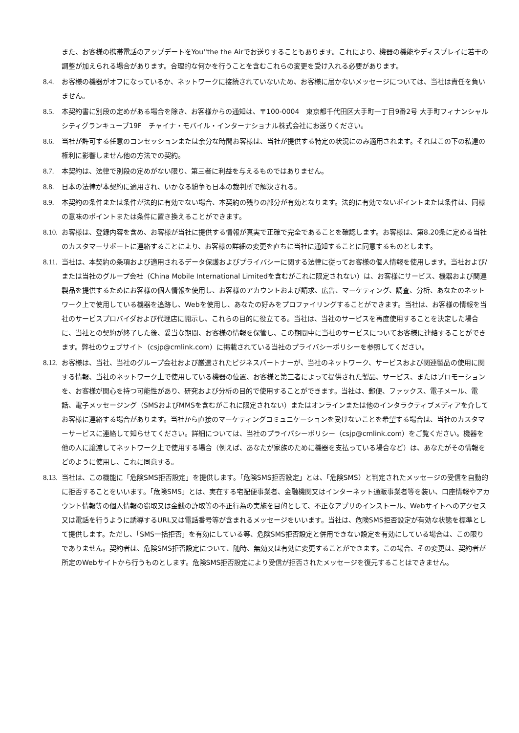また、お客様の携帯電話のアップデートをYou''the the Airでお送りすることもあります。これにより、機器の機能やディスプレイに若干の調整が加えられる場合があります。合理的な何かを行うことを含むこれらの変更を受け入れる必要があります。
8.4. お客様の機器がオフになっているか、ネットワークに接続されていないため、お客様に届かないメッセージについては、当社は責任を負いません。
8.5. 本契約書に別段の定めがある場合を除き、お客様からの通知は、〒100-0004　東京都千代田区大手町一丁目9番2号 大手町フィナンシャルシティグランキューブ19F　チャイナ・モバイル・インターナショナル株式会社にお送りください。
8.6. 当社が許可する任意のコンセッションまたは余分な時間お客様は、当社が提供する特定の状況にのみ適用されます。それはこの下の私達の権利に影響しません他の方法での契約。
8.7. 本契約は、法律で別段の定めがない限り、第三者に利益を与えるものではありません。
8.8. 日本の法律が本契約に適用され、いかなる紛争も日本の裁判所で解決される。
8.9. 本契約の条件または条件が法的に有効でない場合、本契約の残りの部分が有効となります。法的に有効でないポイントまたは条件は、同様の意味のポイントまたは条件に置き換えることができます。
8.10.
お客様は、登録内容を含め、お客様が当社に提供する情報が真実で正確で完全であることを確認します。お客様は、第8.20条に定める当社のカスタマーサポートに連絡することにより、お客様の詳細の変更を直ちに当社に通知することに同意するものとします。
8.11.
当社は、本契約の条項および適用されるデータ保護およびプライバシーに関する法律に従ってお客様の個人情報を使用します。当社および/または当社のグループ会社（China Mobile International Limitedを含むがこれに限定されない）は、お客様にサービス、機器および関連製品を提供するためにお客様の個人情報を使用し、お客様のアカウントおよび請求、広告、マーケティング、調査、分析、あなたのネットワーク上で使用している機器を追跡し、Webを使用し、あなたの好みをプロファイリングすることができます。当社は、お客様の情報を当社のサービスプロバイダおよび代理店に開示し、これらの目的に役立てる。当社は、当社のサービスを再度使用することを決定した場合に、当社との契約が終了した後、妥当な期間、お客様の情報を保管し、この期間中に当社のサービスについてお客様に連絡することができます。弊社のウェブサイト（csjp@cmlink.com）に掲載されている当社のプライバシーポリシーを参照してください。
8.12.
お客様は、当社、当社のグループ会社および厳選されたビジネスパートナーが、当社のネットワーク、サービスおよび関連製品の使用に関する情報、当社のネットワーク上で使用している機器の位置、お客様と第三者によって提供された製品、サービス、またはプロモーションを、お客様が関心を持つ可能性があり、研究および分析の目的で使用することができます。当社は、郵便、ファックス、電子メール、電話、電子メッセージング（SMSおよびMMSを含むがこれに限定されない）またはオンラインまたは他のインタラクティブメディアを介してお客様に連絡する場合があります。当社から直接のマーケティングコミュニケーションを受けないことを希望する場合は、当社のカスタマーサービスに連絡して知らせてください。詳細については、当社のプライバシーポリシー（csjp@cmlink.com）をご覧ください。機器を他の人に譲渡してネットワーク上で使用する場合（例えば、あなたが家族のために機器を支払っている場合など）は、あなたがその情報をどのように使用し、これに同意する。
8.13.
当社は、この機能に「危険SMS拒否設定」を提供します。「危険SMS拒否設定」とは、「危険SMS）と判定されたメッセージの受信を自動的に拒否することをいいます。「危険SMS」とは、実在する宅配便事業者、金融機関又はインターネット通販事業者等を装い、口座情報やアカウント情報等の個人情報の窃取又は金銭の詐取等の不正行為の実施を目的として、不正なアプリのインストール、Webサイトへのアクセス又は電話を行うように誘導するURL又は電話番号等が含まれるメッセージをいいます。当社は、危険SMS拒否設定が有効な状態を標準として提供します。ただし、「SMS一括拒否」を有効にしている等、危険SMS拒否設定と併用できない設定を有効にしている場合は、この限りでありません。契約者は、危険SMS拒否設定について、随時、無効又は有効に変更することができます。この場合、その変更は、契約者が所定のWebサイトから行うものとします。危険SMS拒否設定により受信が拒否されたメッセージを復元することはできません。